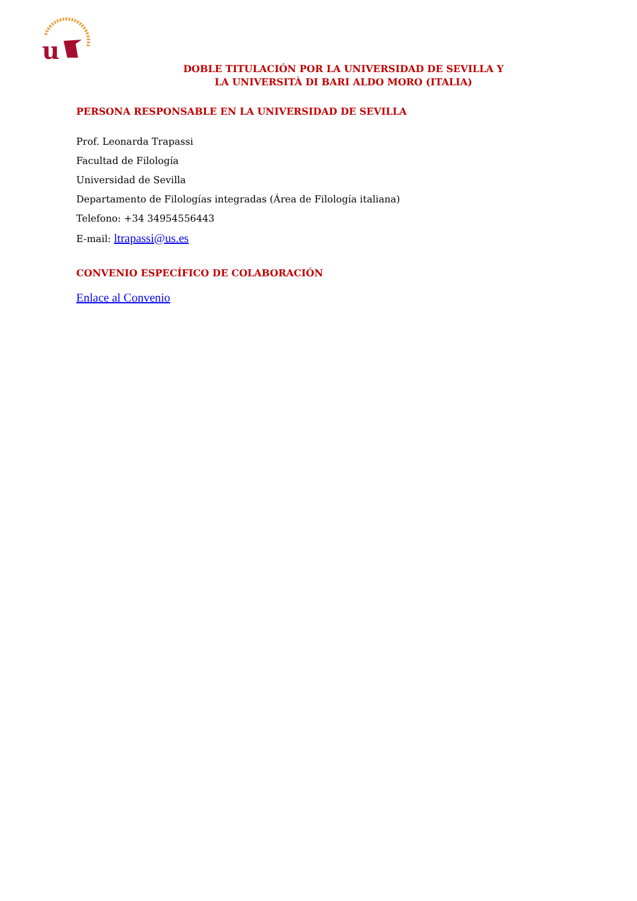u
DOBLE TITULACIÓN POR LA UNIVERSIDAD DE SEVILLA Y
LA UNIVERSITÀ DI BARI ALDO MORO (ITALIA)
PERSONA RESPONSABLE EN LA UNIVERSIDAD DE SEVILLA
Prof. Leonarda Trapassi
Facultad de Filología
Universidad de Sevilla
Departamento de Filologías integradas (Área de Filología italiana)
Telefono: +34 34954556443
E-mail: ltrapassi@us.es
CONVENIO ESPECÍFICO DE COLABORACIÓN
Enlace al Convenio